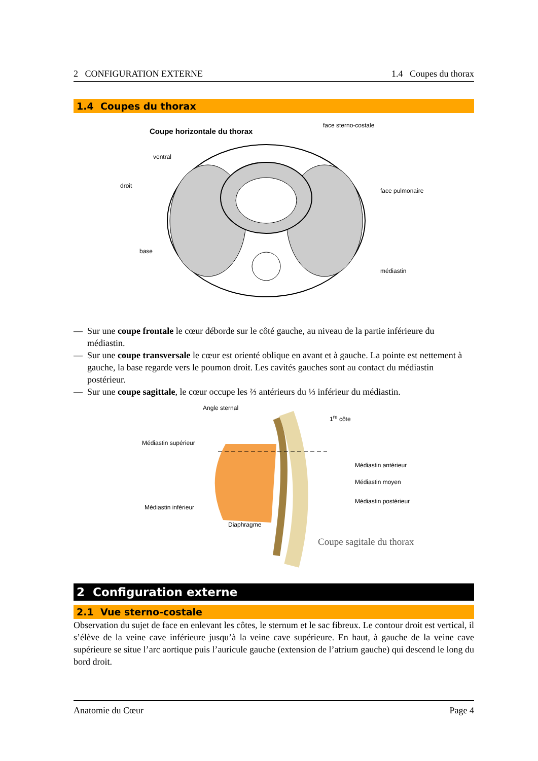2 CONFIGURATION EXTERNE 1.4 Coupes du thorax
1.4 Coupes du thorax
Coupe horizontale du thorax
face sterno-costale
ventral
droit
face pulmonaire
base
médiastin
— Sur une coupe frontale le cœur déborde sur le côté gauche, au niveau de la partie inférieure du médiastin.
— Sur une coupe transversale le cœur est orienté oblique en avant et à gauche. La pointe est nettement à gauche, la base regarde vers le poumon droit. Les cavités gauches sont au contact du médiastin postérieur.
— Sur une coupe sagittale, le cœur occupe les ⅔ antérieurs du ⅓ inférieur du médiastin.
Angle sternal
1<sup>re</sup> côte
Médiastin supérieur
Médiastin antérieur
Médiastin moyen
Médiastin postérieur
Médiastin inférieur
Diaphragme
Coupe sagitale du thorax
2 Configuration externe
2.1 Vue sterno-costale
Observation du sujet de face en enlevant les côtes, le sternum et le sac fibreux. Le contour droit est vertical, il s’élève de la veine cave inférieure jusqu’à la veine cave supérieure. En haut, à gauche de la veine cave supérieure se situe l’arc aortique puis l’auricule gauche (extension de l’atrium gauche) qui descend le long du bord droit.
Anatomie du Cœur Page 4